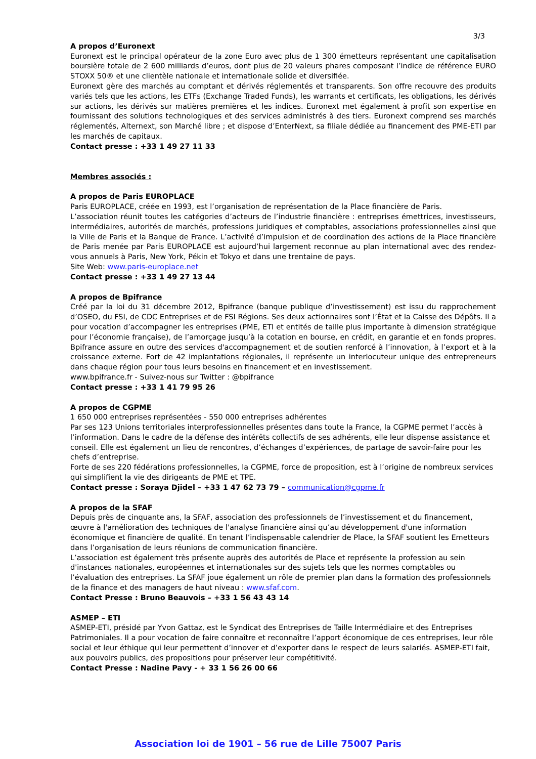3/3
A propos d’Euronext
Euronext est le principal opérateur de la zone Euro avec plus de 1 300 émetteurs représentant une capitalisation boursière totale de 2 600 milliards d’euros, dont plus de 20 valeurs phares composant l’indice de référence EURO STOXX 50® et une clientèle nationale et internationale solide et diversifiée.
Euronext gère des marchés au comptant et dérivés réglementés et transparents. Son offre recouvre des produits variés tels que les actions, les ETFs (Exchange Traded Funds), les warrants et certificats, les obligations, les dérivés sur actions, les dérivés sur matières premières et les indices. Euronext met également à profit son expertise en fournissant des solutions technologiques et des services administrés à des tiers. Euronext comprend ses marchés réglementés, Alternext, son Marché libre ; et dispose d’EnterNext, sa filiale dédiée au financement des PME-ETI par les marchés de capitaux.
Contact presse : +33 1 49 27 11 33
Membres associés :
A propos de Paris EUROPLACE
Paris EUROPLACE, créée en 1993, est l’organisation de représentation de la Place financière de Paris.
L’association réunit toutes les catégories d’acteurs de l’industrie financière : entreprises émettrices, investisseurs, intermédiaires, autorités de marchés, professions juridiques et comptables, associations professionnelles ainsi que la Ville de Paris et la Banque de France. L’activité d’impulsion et de coordination des actions de la Place financière de Paris menée par Paris EUROPLACE est aujourd’hui largement reconnue au plan international avec des rendez-vous annuels à Paris, New York, Pékin et Tokyo et dans une trentaine de pays.
Site Web: www.paris-europlace.net
Contact presse : +33 1 49 27 13 44
A propos de Bpifrance
Créé par la loi du 31 décembre 2012, Bpifrance (banque publique d’investissement) est issu du rapprochement d’OSEO, du FSI, de CDC Entreprises et de FSI Régions. Ses deux actionnaires sont l’État et la Caisse des Dépôts. Il a pour vocation d’accompagner les entreprises (PME, ETI et entités de taille plus importante à dimension stratégique pour l’économie française), de l’amorçage jusqu’à la cotation en bourse, en crédit, en garantie et en fonds propres. Bpifrance assure en outre des services d'accompagnement et de soutien renforcé à l’innovation, à l’export et à la croissance externe. Fort de 42 implantations régionales, il représente un interlocuteur unique des entrepreneurs dans chaque région pour tous leurs besoins en financement et en investissement.
www.bpifrance.fr - Suivez-nous sur Twitter : @bpifrance
Contact presse : +33 1 41 79 95 26
A propos de CGPME
1 650 000 entreprises représentées - 550 000 entreprises adhérentes
Par ses 123 Unions territoriales interprofessionnelles présentes dans toute la France, la CGPME permet l’accès à l’information. Dans le cadre de la défense des intérêts collectifs de ses adhérents, elle leur dispense assistance et conseil. Elle est également un lieu de rencontres, d’échanges d’expériences, de partage de savoir-faire pour les chefs d’entreprise.
Forte de ses 220 fédérations professionnelles, la CGPME, force de proposition, est à l’origine de nombreux services qui simplifient la vie des dirigeants de PME et TPE.
Contact presse : Soraya Djidel – +33 1 47 62 73 79 – communication@cgpme.fr
A propos de la SFAF
Depuis près de cinquante ans, la SFAF, association des professionnels de l’investissement et du financement, œuvre à l'amélioration des techniques de l'analyse financière ainsi qu’au développement d'une information économique et financière de qualité. En tenant l’indispensable calendrier de Place, la SFAF soutient les Emetteurs dans l’organisation de leurs réunions de communication financière.
L’association est également très présente auprès des autorités de Place et représente la profession au sein d'instances nationales, européennes et internationales sur des sujets tels que les normes comptables ou l’évaluation des entreprises. La SFAF joue également un rôle de premier plan dans la formation des professionnels de la finance et des managers de haut niveau : www.sfaf.com.
Contact Presse : Bruno Beauvois – +33 1 56 43 43 14
ASMEP – ETI
ASMEP-ETI, présidé par Yvon Gattaz, est le Syndicat des Entreprises de Taille Intermédiaire et des Entreprises Patrimoniales. Il a pour vocation de faire connaître et reconnaître l’apport économique de ces entreprises, leur rôle social et leur éthique qui leur permettent d’innover et d’exporter dans le respect de leurs salariés. ASMEP-ETI fait, aux pouvoirs publics, des propositions pour préserver leur compétitivité.
Contact Presse : Nadine Pavy - + 33 1 56 26 00 66
Association loi de 1901 – 56 rue de Lille 75007 Paris